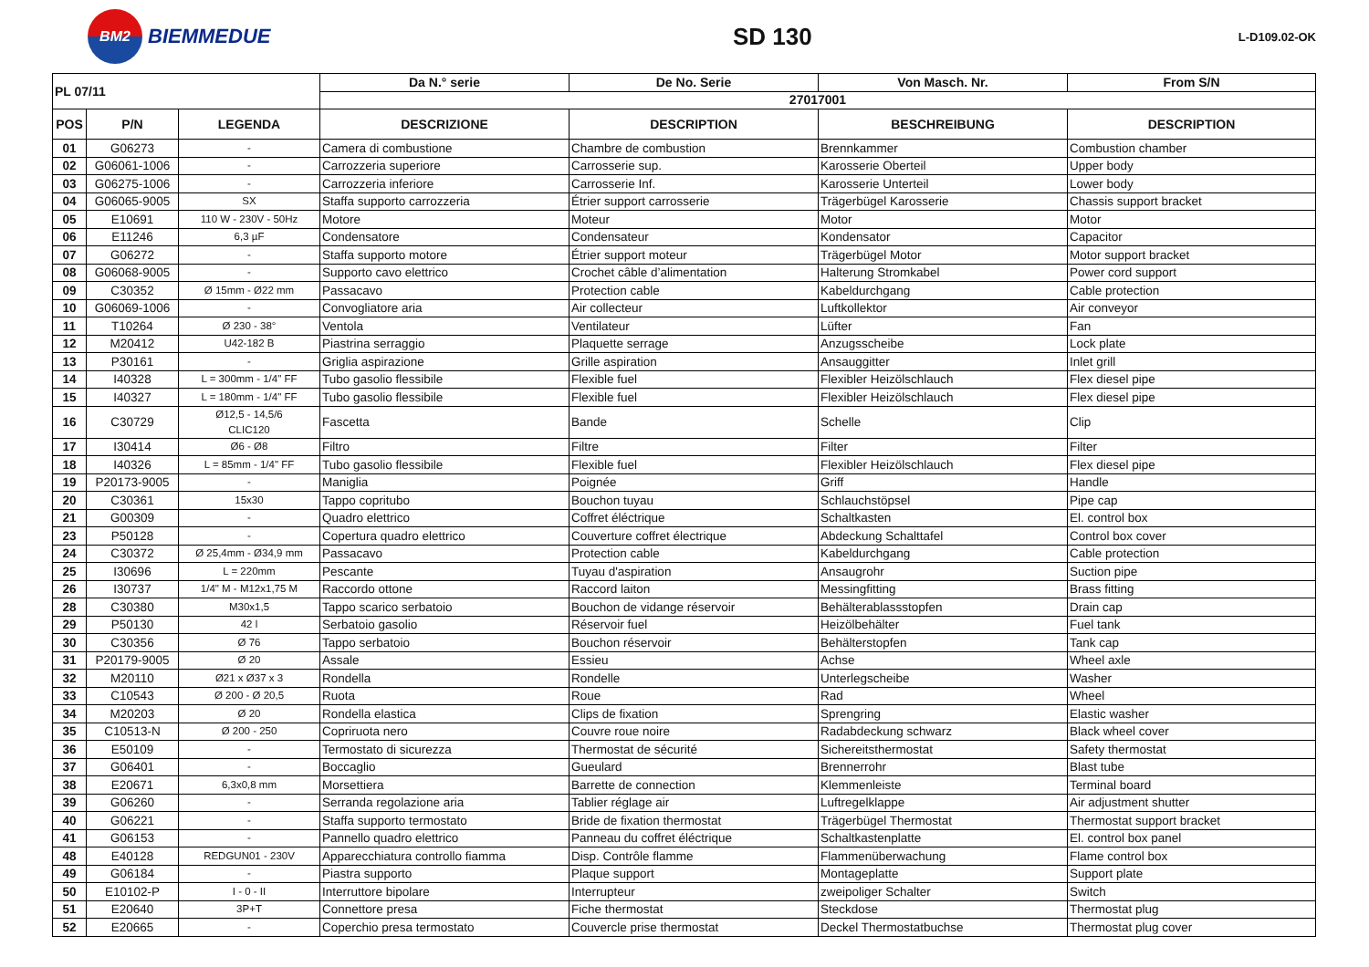BM2
BIEMMEDUE
SD 130
L-D109.02-OK
| PL 07/11 | | | Da N.° serie | De No. Serie | Von Masch. Nr. | From S/N |
| --- | --- | --- | --- | --- | --- | --- |
| | | | 27017001 | | | |
| POS | P/N | LEGENDA | DESCRIZIONE | DESCRIPTION | BESCHREIBUNG | DESCRIPTION |
| 01 | G06273 | - | Camera di combustione | Chambre de combustion | Brennkammer | Combustion chamber |
| 02 | G06061-1006 | - | Carrozzeria superiore | Carrosserie sup. | Karosserie Oberteil | Upper body |
| 03 | G06275-1006 | - | Carrozzeria inferiore | Carrosserie Inf. | Karosserie Unterteil | Lower body |
| 04 | G06065-9005 | SX | Staffa supporto carrozzeria | Étrier support carrosserie | Trägerbügel Karosserie | Chassis support bracket |
| 05 | E10691 | 110 W - 230V - 50Hz | Motore | Moteur | Motor | Motor |
| 06 | E11246 | 6,3 µF | Condensatore | Condensateur | Kondensator | Capacitor |
| 07 | G06272 | - | Staffa supporto motore | Étrier support moteur | Trägerbügel Motor | Motor support bracket |
| 08 | G06068-9005 | - | Supporto cavo elettrico | Crochet câble d’alimentation | Halterung Stromkabel | Power cord support |
| 09 | C30352 | Ø 15mm - Ø22 mm | Passacavo | Protection cable | Kabeldurchgang | Cable protection |
| 10 | G06069-1006 | - | Convogliatore aria | Air collecteur | Luftkollektor | Air conveyor |
| 11 | T10264 | Ø 230 - 38° | Ventola | Ventilateur | Lüfter | Fan |
| 12 | M20412 | U42-182 B | Piastrina serraggio | Plaquette serrage | Anzugsscheibe | Lock plate |
| 13 | P30161 | - | Griglia aspirazione | Grille aspiration | Ansauggitter | Inlet grill |
| 14 | I40328 | L = 300mm - 1/4" FF | Tubo gasolio flessibile | Flexible fuel | Flexibler Heizölschlauch | Flex diesel pipe |
| 15 | I40327 | L = 180mm - 1/4" FF | Tubo gasolio flessibile | Flexible fuel | Flexibler Heizölschlauch | Flex diesel pipe |
| 16 | C30729 | Ø12,5 - 14,5/6 CLIC120 | Fascetta | Bande | Schelle | Clip |
| 17 | I30414 | Ø6 - Ø8 | Filtro | Filtre | Filter | Filter |
| 18 | I40326 | L = 85mm - 1/4" FF | Tubo gasolio flessibile | Flexible fuel | Flexibler Heizölschlauch | Flex diesel pipe |
| 19 | P20173-9005 | - | Maniglia | Poignée | Griff | Handle |
| 20 | C30361 | 15x30 | Tappo copritubo | Bouchon tuyau | Schlauchstöpsel | Pipe cap |
| 21 | G00309 | - | Quadro elettrico | Coffret éléctrique | Schaltkasten | El. control box |
| 23 | P50128 | - | Copertura quadro elettrico | Couverture coffret électrique | Abdeckung Schalttafel | Control box cover |
| 24 | C30372 | Ø 25,4mm - Ø34,9 mm | Passacavo | Protection cable | Kabeldurchgang | Cable protection |
| 25 | I30696 | L = 220mm | Pescante | Tuyau d'aspiration | Ansaugrohr | Suction pipe |
| 26 | I30737 | 1/4" M - M12x1,75 M | Raccordo ottone | Raccord laiton | Messingfitting | Brass fitting |
| 28 | C30380 | M30x1,5 | Tappo scarico serbatoio | Bouchon de vidange réservoir | Behälterablassstopfen | Drain cap |
| 29 | P50130 | 42 l | Serbatoio gasolio | Réservoir fuel | Heizölbehälter | Fuel tank |
| 30 | C30356 | Ø 76 | Tappo serbatoio | Bouchon réservoir | Behälterstopfen | Tank cap |
| 31 | P20179-9005 | Ø 20 | Assale | Essieu | Achse | Wheel axle |
| 32 | M20110 | Ø21 x Ø37 x 3 | Rondella | Rondelle | Unterlegscheibe | Washer |
| 33 | C10543 | Ø 200 - Ø 20,5 | Ruota | Roue | Rad | Wheel |
| 34 | M20203 | Ø 20 | Rondella elastica | Clips de fixation | Sprengring | Elastic washer |
| 35 | C10513-N | Ø 200 - 250 | Copriruota nero | Couvre roue noire | Radabdeckung schwarz | Black wheel cover |
| 36 | E50109 | - | Termostato di sicurezza | Thermostat de sécurité | Sichereitsthermostat | Safety thermostat |
| 37 | G06401 | - | Boccaglio | Gueulard | Brennerrohr | Blast tube |
| 38 | E20671 | 6,3x0,8 mm | Morsettiera | Barrette de connection | Klemmenleiste | Terminal board |
| 39 | G06260 | - | Serranda regolazione aria | Tablier réglage air | Luftregelklappe | Air adjustment shutter |
| 40 | G06221 | - | Staffa supporto termostato | Bride de fixation thermostat | Trägerbügel Thermostat | Thermostat support bracket |
| 41 | G06153 | - | Pannello quadro elettrico | Panneau du coffret éléctrique | Schaltkastenplatte | El. control box panel |
| 48 | E40128 | REDGUN01 - 230V | Apparecchiatura controllo fiamma | Disp. Contrôle flamme | Flammenüberwachung | Flame control box |
| 49 | G06184 | - | Piastra supporto | Plaque support | Montageplatte | Support plate |
| 50 | E10102-P | I - 0 - II | Interruttore bipolare | Interrupteur | zweipoliger Schalter | Switch |
| 51 | E20640 | 3P+T | Connettore presa | Fiche thermostat | Steckdose | Thermostat plug |
| 52 | E20665 | - | Coperchio presa termostato | Couvercle prise thermostat | Deckel Thermostatbuchse | Thermostat plug cover |